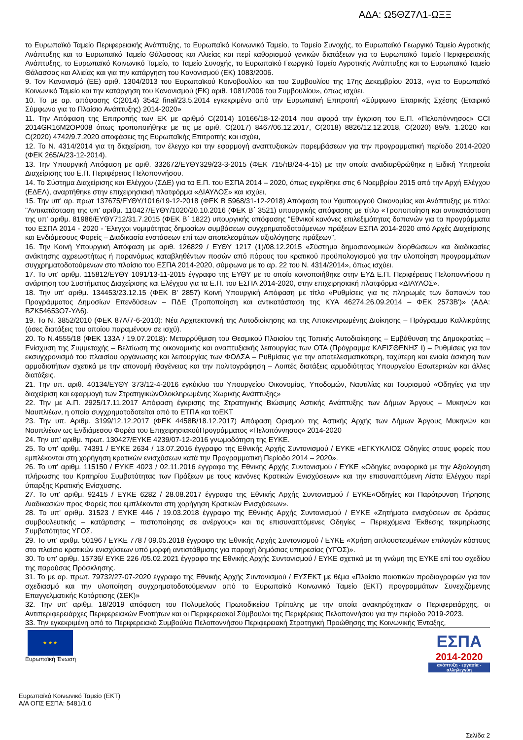ΑΔΑ: Ω5ΘΖ7Λ1-ΩΞΞ
το Ευρωπαϊκό Ταμείο Περιφερειακής Ανάπτυξης, το Ευρωπαϊκό Κοινωνικό Ταμείο, το Ταμείο Συνοχής, το Ευρωπαϊκό Γεωργικό Ταμείο Αγροτικής Ανάπτυξης και το Ευρωπαϊκό Ταμείο Θάλασσας και Αλιείας και περί καθορισμού γενικών διατάξεων για το Ευρωπαϊκό Ταμείο Περιφερειακής Ανάπτυξης, το Ευρωπαϊκό Κοινωνικό Ταμείο, το Ταμείο Συνοχής, το Ευρωπαϊκό Γεωργικό Ταμείο Αγροτικής Ανάπτυξης και το Ευρωπαϊκό Ταμείο Θάλασσας και Αλιείας και για την κατάργηση του Κανονισμού (ΕΚ) 1083/2006.
9. Τον Κανονισμό (ΕΕ) αριθ. 1304/2013 του Ευρωπαϊκού Κοινοβουλίου και του Συμβουλίου της 17ης Δεκεμβρίου 2013, «για το Ευρωπαϊκό Κοινωνικό Ταμείο και την κατάργηση του Κανονισμού (ΕΚ) αριθ. 1081/2006 του Συμβουλίου», όπως ισχύει.
10. Το με αρ. απόφασης C(2014) 3542 final/23.5.2014 εγκεκριμένο από την Ευρωπαϊκή Επιτροπή «Σύμφωνο Εταιρικής Σχέσης (Εταιρικό Σύμφωνο για το Πλαίσιο Ανάπτυξης) 2014-2020»
11. Την Απόφαση της Επιτροπής των ΕΚ με αριθμό C(2014) 10166/18-12-2014 που αφορά την έγκριση του Ε.Π. «Πελοπόννησος» CCI 2014GR16M2OP008 όπως τροποποιήθηκε με τις με αριθ. C(2017) 8467/06.12.2017, C(2018) 8826/12.12.2018, C(2020) 89/9. 1.2020 και C(2020) 4742/9.7.2020 αποφάσεις της Ευρωπαϊκής Επιτροπής και ισχύει,
12. Το Ν. 4314/2014 για τη διαχείριση, τον έλεγχο και την εφαρμογή αναπτυξιακών παρεμβάσεων για την προγραμματική περίοδο 2014-2020 (ΦΕΚ 265/Α/23-12-2014).
13. Την Υπουργική Απόφαση με αριθ. 332672/ΕΥΘΥ329/23-3-2015 (ΦΕΚ 715/τΒ/24-4-15) με την οποία αναδιαρθρώθηκε η Ειδική Υπηρεσία Διαχείρισης του Ε.Π. Περιφέρειας Πελοποννήσου.
14. Το Σύστημα Διαχείρισης και Ελέγχου (ΣΔΕ) για τα Ε.Π. του ΕΣΠΑ 2014 – 2020, όπως εγκρίθηκε στις 6 Νοεμβρίου 2015 από την Αρχή Ελέγχου (ΕΔΕΛ), αναρτήθηκε στην επιχειρησιακή πλατφόρμα «ΔΙΑΥΛΟΣ» και ισχύει,
15. Την υπ' αρ. πρωτ 137675/ΕΥΘΥ/1016/19-12-2018 (ΦΕΚ Β 5968/31-12-2018) Απόφαση του Υφυπουργού Οικονομίας και Ανάπτυξης με τίτλο: "Αντικατάσταση της υπ' αριθμ. 110427/ΕΥΘΥ/1020/20.10.2016 (ΦΕΚ Β΄ 3521) υπουργικής απόφασης με τίτλο «Τροποποίηση και αντικατάσταση της υπ' αριθμ. 81986/ΕΥΘΥ712/31.7.2015 (ΦΕΚ Β΄ 1822) υπουργικής απόφασης "Εθνικοί κανόνες επιλεξιμότητας δαπανών για τα προγράμματα του ΕΣΠΑ 2014 - 2020 - Έλεγχοι νομιμότητας δημοσίων συμβάσεων συγχρηματοδοτούμενων πράξεων ΕΣΠΑ 2014-2020 από Αρχές Διαχείρισης και Ενδιάμεσους Φορείς – Διαδικασία ενστάσεων επί των αποτελεσμάτων αξιολόγησης πράξεων",
16. Την Κοινή Υπουργική Απόφαση με αριθ. 126829 / ΕΥΘΥ 1217 (1)/08.12.2015 «Σύστημα δημοσιονομικών διορθώσεων και διαδικασίες ανάκτησης αχρεωστήτως ή παρανόμως καταβληθέντων ποσών από πόρους του κρατικού προϋπολογισμού για την υλοποίηση προγραμμάτων συγχρηματοδοτούμενων στο πλαίσιο του ΕΣΠΑ 2014-2020, σύμφωνα με το αρ. 22 του Ν. 4314/2014», όπως ισχύει.
17. Το υπ' αριθμ. 115812/ΕΥΘΥ 1091/13-11-2015 έγγραφο της ΕΥΘΥ με το οποίο κοινοποιήθηκε στην ΕΥΔ Ε.Π. Περιφέρειας Πελοποννήσου η ανάρτηση του Συστήματος Διαχείρισης και Ελέγχου για τα Ε.Π. του ΕΣΠΑ 2014-2020, στην επιχειρησιακή πλατφόρμα «ΔΙΑΥΛΟΣ».
18. Την υπ' αριθμ. 134453/23.12.15 (ΦΕΚ Β' 2857) Κοινή Υπουργική Απόφαση με τίτλο «Ρυθμίσεις για τις πληρωμές των δαπανών του Προγράμματος Δημοσίων Επενδύσεων – ΠΔΕ (Τροποποίηση και αντικατάσταση της ΚΥΑ 46274.26.09.2014 – ΦΕΚ 2573Β')» (ΑΔΑ: ΒΖΚ54653Ο7-ΥΔ6).
19. Το Ν. 3852/2010 (ΦΕΚ 87Α/7-6-2010): Νέα Αρχιτεκτονική της Αυτοδιοίκησης και της Αποκεντρωμένης Διοίκησης – Πρόγραμμα Καλλικράτης (όσες διατάξεις του οποίου παραμένουν σε ισχύ).
20. Το Ν.4555/18 (ΦΕΚ 133Α / 19.07.2018): Μεταρρύθμιση του Θεσμικού Πλαισίου της Τοπικής Αυτοδιοίκησης – Εμβάθυνση της Δημοκρατίας – Ενίσχυση της Συμμετοχής – Βελτίωση της οικονομικής και αναπτυξιακής λειτουργίας των ΟΤΑ (Πρόγραμμα ΚΛΕΙΣΘΕΝΗΣ Ι) – Ρυθμίσεις για τον εκσυγχρονισμό του πλαισίου οργάνωσης και λειτουργίας των ΦΟΔΣΑ – Ρυθμίσεις για την αποτελεσματικότερη, ταχύτερη και ενιαία άσκηση των αρμοδιοτήτων σχετικά με την απονομή ιθαγένειας και την πολιτογράφηση – Λοιπές διατάξεις αρμοδιότητας Υπουργείου Εσωτερικών και άλλες διατάξεις.
21. Την υπ. αριθ. 40134/ΕΥΘΥ 373/12-4-2016 εγκύκλιο του Υπουργείου Οικονομίας, Υποδομών, Ναυτιλίας και Τουρισμού «Οδηγίες για την διαχείριση και εφαρμογή των ΣτρατηγικώνΟλοκληρωμένης Χωρικής Ανάπτυξης»
22. Την με Α.Π. 2925/17.11.2017 Απόφαση έγκρισης της Στρατηγικής Βιώσιμης Αστικής Ανάπτυξης των Δήμων Άργους – Μυκηνών και Ναυπλιέων, η οποία συγχρηματοδοτείται από το ΕΤΠΑ και τοΕΚΤ
23. Την υπ. Αριθμ. 3199/12.12.2017 (ΦΕΚ 4458Β/18.12.2017) Απόφαση Ορισμού της Αστικής Αρχής των Δήμων Άργους Μυκηνών και Ναυπλιέων ως Ενδιάμεσου Φορέα του ΕπιχειρησιακούΠρογράμματος «Πελοπόννησος» 2014-2020
24. Την υπ' αριθμ. πρωτ. 130427/ΕΥΚΕ 4239/07-12-2016 γνωμοδότηση της ΕΥΚΕ.
25. Το υπ' αριθμ. 74391 / ΕΥΚΕ 2634 / 13.07.2016 έγγραφο της Εθνικής Αρχής Συντονισμού / ΕΥΚΕ «ΕΓΚΥΚΛΙΟΣ Οδηγίες στους φορείς που εμπλέκονται στη χορήγηση κρατικών ενισχύσεων κατά την Προγραμματική Περίοδο 2014 – 2020».
26. Το υπ' αριθμ. 115150 / ΕΥΚΕ 4023 / 02.11.2016 έγγραφο της Εθνικής Αρχής Συντονισμού / ΕΥΚΕ «Οδηγίες αναφορικά με την Αξιολόγηση πλήρωσης του Κριτηρίου Συμβατότητας των Πράξεων με τους κανόνες Κρατικών Ενισχύσεων» και την επισυναπτόμενη Λίστα Ελέγχου περί ύπαρξης Κρατικής Ενίσχυσης.
27. Το υπ' αριθμ. 92415 / ΕΥΚΕ 6282 / 28.08.2017 έγγραφο της Εθνικής Αρχής Συντονισμού / ΕΥΚΕ«Οδηγίες και Παρότρυνση Τήρησης Διαδικασιών προς Φορείς που εμπλέκονται στη χορήγηση Κρατικών Ενισχύσεων».
28. Το υπ' αριθμ. 31523 / ΕΥΚΕ 446 / 19.03.2018 έγγραφο της Εθνικής Αρχής Συντονισμού / ΕΥΚΕ «Ζητήματα ενισχύσεων σε δράσεις συμβουλευτικής – κατάρτισης – πιστοποίησης σε ανέργους» και τις επισυναπτόμενες Οδηγίες – Περιεχόμενα Έκθεσης τεκμηρίωσης Συμβατότητας ΥΓΟΣ.
29. Το υπ' αριθμ. 50196 / ΕΥΚΕ 778 / 09.05.2018 έγγραφο της Εθνικής Αρχής Συντονισμού / ΕΥΚΕ «Χρήση απλουστευμένων επιλογών κόστους στο πλαίσιο κρατικών ενισχύσεων υπό μορφή αντιστάθμισης για παροχή δημόσιας υπηρεσίας (ΥΓΟΣ)».
30. Το υπ' αριθμ. 15736/ ΕΥΚΕ 226 /05.02.2021 έγγραφο της Εθνικής Αρχής Συντονισμού / ΕΥΚΕ σχετικά με τη γνώμη της ΕΥΚΕ επί του σχεδίου της παρούσας Πρόσκλησης.
31. Το με αρ. πρωτ. 79732/27-07-2020 έγγραφο της Εθνικής Αρχής Συντονισμού / ΕΥΣΕΚΤ με θέμα «Πλαίσιο ποιοτικών προδιαγραφών για τον σχεδιασμό και την υλοποίηση συγχρηματοδοτούμενων από το Ευρωπαϊκό Κοινωνικό Ταμείο (ΕΚΤ) προγραμμάτων Συνεχιζόμενης Επαγγελματικής Κατάρτισης (ΣΕΚ)»
32. Την υπ' αριθμ. 18/2019 απόφαση του Πολυμελούς Πρωτοδικείου Τρίπολης με την οποία ανακηρύχτηκαν ο Περιφερειάρχης, οι Αντιπεριφερειάρχες Περιφερειακών Ενοτήτων και οι Περιφερειακοί Σύμβουλοι της Περιφέρειας Πελοποννήσου για την περίοδο 2019-2023.
33. Την εγκεκριμένη από το Περιφερειακό Συμβούλιο Πελοποννήσου Περιφερειακή Στρατηγική Προώθησης της Κοινωνικής Ένταξης,
★ ★ ★
Ευρωπαϊκή Ένωση
ΕΣΠΑ
2014-2020
ανάπτυξη - εργασία - αλληλεγγύη
Ευρωπαϊκό Κοινωνικό Ταμείο (ΕΚΤ)
Α/Α ΟΠΣ ΕΣΠΑ: 5481/1.0
Σελίδα 2